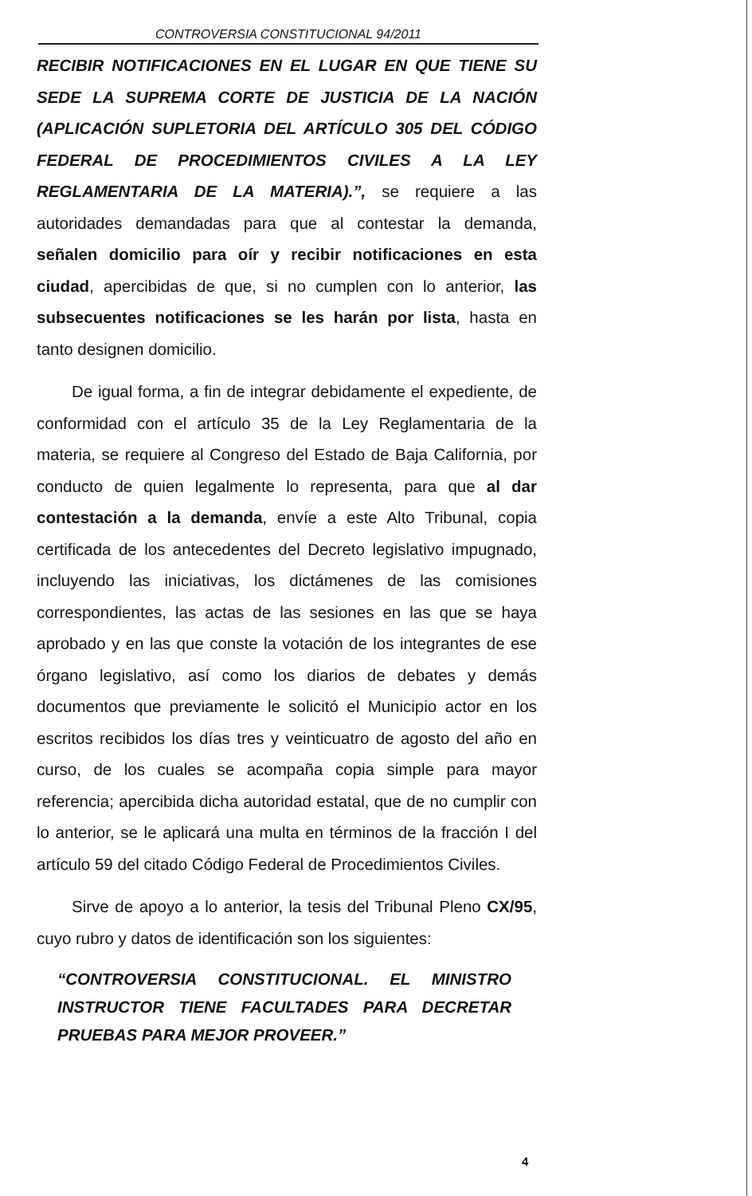CONTROVERSIA CONSTITUCIONAL 94/2011
RECIBIR NOTIFICACIONES EN EL LUGAR EN QUE TIENE SU SEDE LA SUPREMA CORTE DE JUSTICIA DE LA NACIÓN (APLICACIÓN SUPLETORIA DEL ARTÍCULO 305 DEL CÓDIGO FEDERAL DE PROCEDIMIENTOS CIVILES A LA LEY REGLAMENTARIA DE LA MATERIA).”, se requiere a las autoridades demandadas para que al contestar la demanda, señalen domicilio para oír y recibir notificaciones en esta ciudad, apercibidas de que, si no cumplen con lo anterior, las subsecuentes notificaciones se les harán por lista, hasta en tanto designen domicilio.
De igual forma, a fin de integrar debidamente el expediente, de conformidad con el artículo 35 de la Ley Reglamentaria de la materia, se requiere al Congreso del Estado de Baja California, por conducto de quien legalmente lo representa, para que al dar contestación a la demanda, envíe a este Alto Tribunal, copia certificada de los antecedentes del Decreto legislativo impugnado, incluyendo las iniciativas, los dictámenes de las comisiones correspondientes, las actas de las sesiones en las que se haya aprobado y en las que conste la votación de los integrantes de ese órgano legislativo, así como los diarios de debates y demás documentos que previamente le solicitó el Municipio actor en los escritos recibidos los días tres y veinticuatro de agosto del año en curso, de los cuales se acompaña copia simple para mayor referencia; apercibida dicha autoridad estatal, que de no cumplir con lo anterior, se le aplicará una multa en términos de la fracción I del artículo 59 del citado Código Federal de Procedimientos Civiles.
Sirve de apoyo a lo anterior, la tesis del Tribunal Pleno CX/95, cuyo rubro y datos de identificación son los siguientes:
“CONTROVERSIA CONSTITUCIONAL. EL MINISTRO INSTRUCTOR TIENE FACULTADES PARA DECRETAR PRUEBAS PARA MEJOR PROVEER.”
4